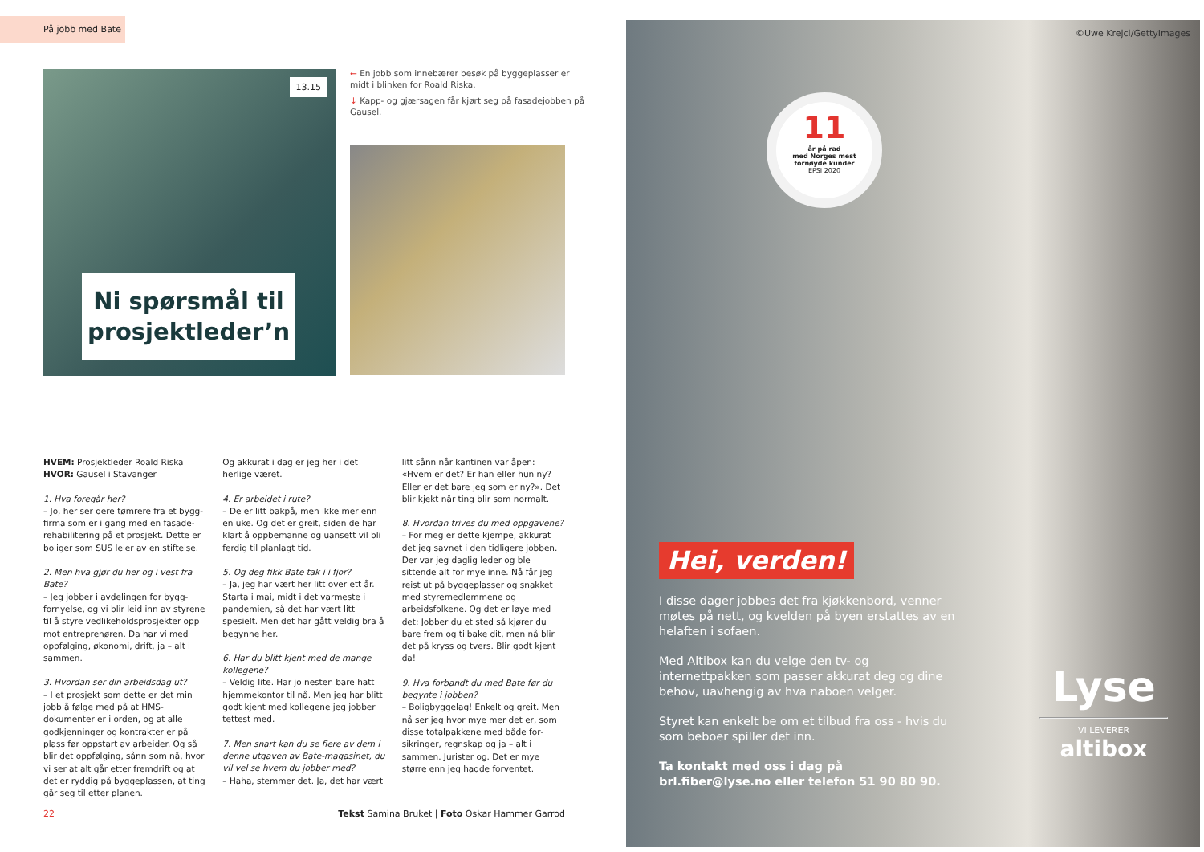På jobb med Bate
13.15
Ni spørsmål til prosjektleder’n
← En jobb som innebærer besøk på byggeplasser er midt i blinken for Roald Riska.
↓ Kapp- og gjærsagen får kjørt seg på fasadejobben på Gausel.
HVEM: Prosjektleder Roald Riska
HVOR: Gausel i Stavanger
1. Hva foregår her?
– Jo, her ser dere tømrere fra et bygg­firma som er i gang med en fasade­rehabilitering på et prosjekt. Dette er boliger som SUS leier av en stiftelse.
2. Men hva gjør du her og i vest fra Bate?
– Jeg jobber i avdelingen for bygg­fornyelse, og vi blir leid inn av styrene til å styre vedlikeholdsprosjekter opp mot entreprenøren. Da har vi med opp­følging, økonomi, drift, ja – alt i sammen.
3. Hvordan ser din arbeidsdag ut?
– I et prosjekt som dette er det min jobb å følge med på at HMS-dokumenter er i orden, og at alle godkjenninger og kontrakter er på plass før oppstart av arbeider. Og så blir det oppfølging, sånn som nå, hvor vi ser at alt går etter fremdrift og at det er ryddig på bygge­plassen, at ting går seg til etter planen.
Og akkurat i dag er jeg her i det herlige været.
4. Er arbeidet i rute?
– De er litt bakpå, men ikke mer enn en uke. Og det er greit, siden de har klart å oppbemanne og uansett vil bli ferdig til planlagt tid.
5. Og deg fikk Bate tak i i fjor?
– Ja, jeg har vært her litt over ett år. Starta i mai, midt i det varmeste i pan­demien, så det har vært litt spesielt. Men det har gått veldig bra å begynne her.
6. Har du blitt kjent med de mange kollegene?
– Veldig lite. Har jo nesten bare hatt hjemmekontor til nå. Men jeg har blitt godt kjent med kollegene jeg jobber tettest med.
7. Men snart kan du se flere av dem i denne utgaven av Bate-magasinet, du vil vel se hvem du jobber med?
– Haha, stemmer det. Ja, det har vært
litt sånn når kantinen var åpen: «Hvem er det? Er han eller hun ny? Eller er det bare jeg som er ny?». Det blir kjekt når ting blir som normalt.
8. Hvordan trives du med oppgavene?
– For meg er dette kjempe, akkurat det jeg savnet i den tidligere jobben. Der var jeg daglig leder og ble sittende alt for mye inne. Nå får jeg reist ut på byggeplasser og snakket med styremedlemmene og arbeidsfolkene. Og det er løye med det: Jobber du et sted så kjører du bare frem og tilbake dit, men nå blir det på kryss og tvers. Blir godt kjent da!
9. Hva forbandt du med Bate før du begynte i jobben?
– Boligbyggelag! Enkelt og greit. Men nå ser jeg hvor mye mer det er, som disse totalpakkene med både for­sikringer, regnskap og ja – alt i sammen. Jurister og. Det er mye større enn jeg hadde forventet.
22 Tekst Samina Bruket | Foto Oskar Hammer Garrod
©Uwe Krejci/GettyImages
11
år på rad
med Norges mest
fornøyde kunder
EPSI 2020
Hei, verden!
I disse dager jobbes det fra kjøkkenbord, venner møtes på nett, og kvelden på byen erstattes av en helaften i sofaen.
Med Altibox kan du velge den tv- og internettpakken som passer akkurat deg og dine behov, uavhengig av hva naboen velger.
Styret kan enkelt be om et tilbud fra oss - hvis du som beboer spiller det inn.
Ta kontakt med oss i dag på brl.fiber@lyse.no eller telefon 51 90 80 90.
Lyse
VI LEVERER
altibox